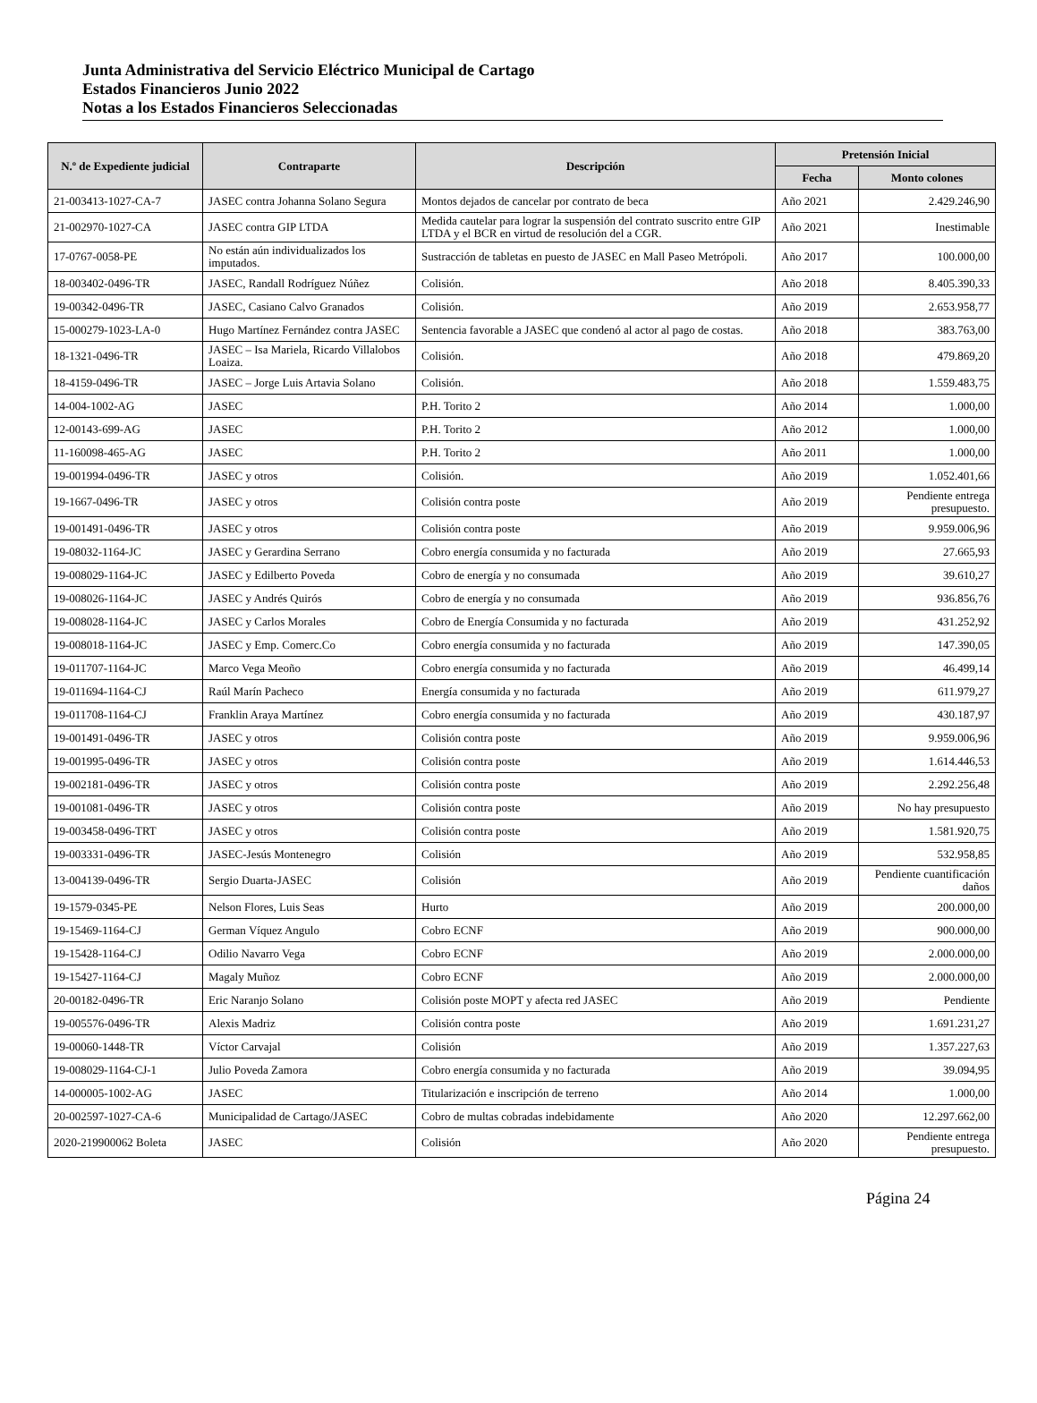Junta Administrativa del Servicio Eléctrico Municipal de Cartago
Estados Financieros Junio 2022
Notas a los Estados Financieros Seleccionadas
| N.º de Expediente judicial | Contraparte | Descripción | Pretensión Inicial | |
| --- | --- | --- | --- | --- |
| | | | Fecha | Monto colones |
| 21-003413-1027-CA-7 | JASEC contra Johanna Solano Segura | Montos dejados de cancelar por contrato de beca | Año 2021 | 2.429.246,90 |
| 21-002970-1027-CA | JASEC contra GIP LTDA | Medida cautelar para lograr la suspensión del contrato suscrito entre GIP LTDA y el BCR en virtud de resolución del a CGR. | Año 2021 | Inestimable |
| 17-0767-0058-PE | No están aún individualizados los imputados. | Sustracción de tabletas en puesto de JASEC en Mall Paseo Metrópoli. | Año 2017 | 100.000,00 |
| 18-003402-0496-TR | JASEC, Randall Rodríguez Núñez | Colisión. | Año 2018 | 8.405.390,33 |
| 19-00342-0496-TR | JASEC, Casiano Calvo Granados | Colisión. | Año 2019 | 2.653.958,77 |
| 15-000279-1023-LA-0 | Hugo Martínez Fernández contra JASEC | Sentencia favorable a JASEC que condenó al actor al pago de costas. | Año 2018 | 383.763,00 |
| 18-1321-0496-TR | JASEC – Isa Mariela, Ricardo Villalobos Loaiza. | Colisión. | Año 2018 | 479.869,20 |
| 18-4159-0496-TR | JASEC – Jorge Luis Artavia Solano | Colisión. | Año 2018 | 1.559.483,75 |
| 14-004-1002-AG | JASEC | P.H. Torito 2 | Año 2014 | 1.000,00 |
| 12-00143-699-AG | JASEC | P.H. Torito 2 | Año 2012 | 1.000,00 |
| 11-160098-465-AG | JASEC | P.H. Torito 2 | Año 2011 | 1.000,00 |
| 19-001994-0496-TR | JASEC y otros | Colisión. | Año 2019 | 1.052.401,66 |
| 19-1667-0496-TR | JASEC y otros | Colisión contra poste | Año 2019 | Pendiente entrega presupuesto. |
| 19-001491-0496-TR | JASEC y otros | Colisión contra poste | Año 2019 | 9.959.006,96 |
| 19-08032-1164-JC | JASEC y Gerardina Serrano | Cobro energía consumida y no facturada | Año 2019 | 27.665,93 |
| 19-008029-1164-JC | JASEC y Edilberto Poveda | Cobro de energía y no consumada | Año 2019 | 39.610,27 |
| 19-008026-1164-JC | JASEC y Andrés Quirós | Cobro de energía y no consumada | Año 2019 | 936.856,76 |
| 19-008028-1164-JC | JASEC y Carlos Morales | Cobro de Energía Consumida y no facturada | Año 2019 | 431.252,92 |
| 19-008018-1164-JC | JASEC y Emp. Comerc.Co | Cobro energía consumida y no facturada | Año 2019 | 147.390,05 |
| 19-011707-1164-JC | Marco Vega Meoño | Cobro energía consumida y no facturada | Año 2019 | 46.499,14 |
| 19-011694-1164-CJ | Raúl Marín Pacheco | Energía consumida y no facturada | Año 2019 | 611.979,27 |
| 19-011708-1164-CJ | Franklin Araya Martínez | Cobro energía consumida y no facturada | Año 2019 | 430.187,97 |
| 19-001491-0496-TR | JASEC y otros | Colisión contra poste | Año 2019 | 9.959.006,96 |
| 19-001995-0496-TR | JASEC y otros | Colisión contra poste | Año 2019 | 1.614.446,53 |
| 19-002181-0496-TR | JASEC y otros | Colisión contra poste | Año 2019 | 2.292.256,48 |
| 19-001081-0496-TR | JASEC y otros | Colisión contra poste | Año 2019 | No hay presupuesto |
| 19-003458-0496-TRT | JASEC y otros | Colisión contra poste | Año 2019 | 1.581.920,75 |
| 19-003331-0496-TR | JASEC-Jesús Montenegro | Colisión | Año 2019 | 532.958,85 |
| 13-004139-0496-TR | Sergio Duarta-JASEC | Colisión | Año 2019 | Pendiente cuantificación daños |
| 19-1579-0345-PE | Nelson Flores, Luis Seas | Hurto | Año 2019 | 200.000,00 |
| 19-15469-1164-CJ | German Víquez Angulo | Cobro ECNF | Año 2019 | 900.000,00 |
| 19-15428-1164-CJ | Odilio Navarro Vega | Cobro ECNF | Año 2019 | 2.000.000,00 |
| 19-15427-1164-CJ | Magaly Muñoz | Cobro ECNF | Año 2019 | 2.000.000,00 |
| 20-00182-0496-TR | Eric Naranjo Solano | Colisión poste MOPT y afecta red JASEC | Año 2019 | Pendiente |
| 19-005576-0496-TR | Alexis Madriz | Colisión contra poste | Año 2019 | 1.691.231,27 |
| 19-00060-1448-TR | Víctor Carvajal | Colisión | Año 2019 | 1.357.227,63 |
| 19-008029-1164-CJ-1 | Julio Poveda Zamora | Cobro energía consumida y no facturada | Año 2019 | 39.094,95 |
| 14-000005-1002-AG | JASEC | Titularización e inscripción de terreno | Año 2014 | 1.000,00 |
| 20-002597-1027-CA-6 | Municipalidad de Cartago/JASEC | Cobro de multas cobradas indebidamente | Año 2020 | 12.297.662,00 |
| 2020-219900062 Boleta | JASEC | Colisión | Año 2020 | Pendiente entrega presupuesto. |
Página 24